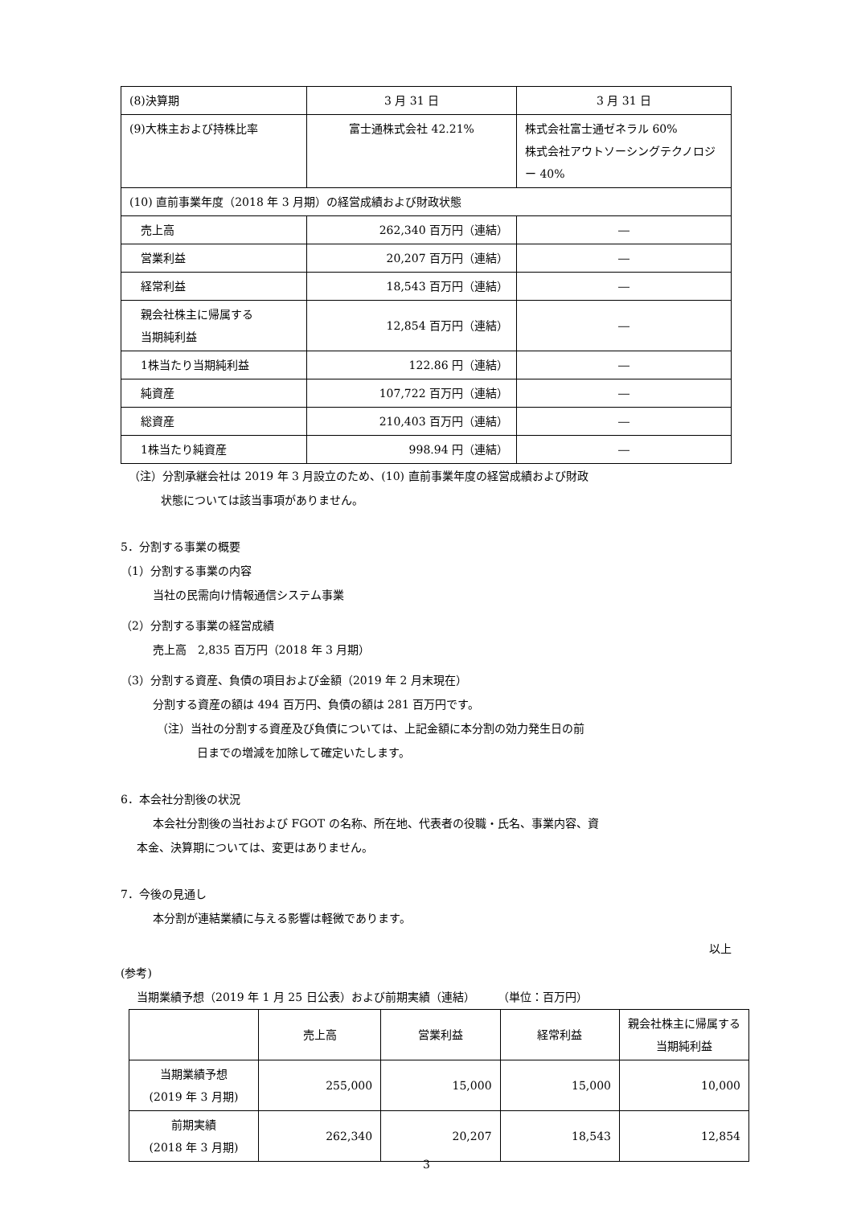| (8)決算期 | 3 月 31 日 | 3 月 31 日 |
| (9)大株主および持株比率 | 富士通株式会社 42.21% | 株式会社富士通ゼネラル 60% 株式会社アウトソーシングテクノロジー 40% |
| (10) 直前事業年度（2018 年 3 月期）の経営成績および財政状態 | | |
| 売上高 | 262,340 百万円（連結） | ― |
| 営業利益 | 20,207 百万円（連結） | ― |
| 経常利益 | 18,543 百万円（連結） | ― |
| 親会社株主に帰属する 当期純利益 | 12,854 百万円（連結） | ― |
| 1株当たり当期純利益 | 122.86 円（連結） | ― |
| 純資産 | 107,722 百万円（連結） | ― |
| 総資産 | 210,403 百万円（連結） | ― |
| 1株当たり純資産 | 998.94 円（連結） | ― |
（注）分割承継会社は 2019 年 3 月設立のため、(10) 直前事業年度の経営成績および財政
状態については該当事項がありません。
5．分割する事業の概要
（1）分割する事業の内容
当社の民需向け情報通信システム事業
（2）分割する事業の経営成績
売上高　2,835 百万円（2018 年 3 月期）
（3）分割する資産、負債の項目および金額（2019 年 2 月末現在）
分割する資産の額は 494 百万円、負債の額は 281 百万円です。
（注）当社の分割する資産及び負債については、上記金額に本分割の効力発生日の前
日までの増減を加除して確定いたします。
6．本会社分割後の状況
本会社分割後の当社および FGOT の名称、所在地、代表者の役職・氏名、事業内容、資
本金、決算期については、変更はありません。
7．今後の見通し
本分割が連結業績に与える影響は軽微であります。
以上
(参考)
当期業績予想（2019 年 1 月 25 日公表）および前期実績（連結）　　　（単位：百万円）
| | 売上高 | 営業利益 | 経常利益 | 親会社株主に帰属する当期純利益 |
| --- | --- | --- | --- | --- |
| 当期業績予想 (2019 年 3 月期) | 255,000 | 15,000 | 15,000 | 10,000 |
| 前期実績 (2018 年 3 月期) | 262,340 | 20,207 | 18,543 | 12,854 |
3